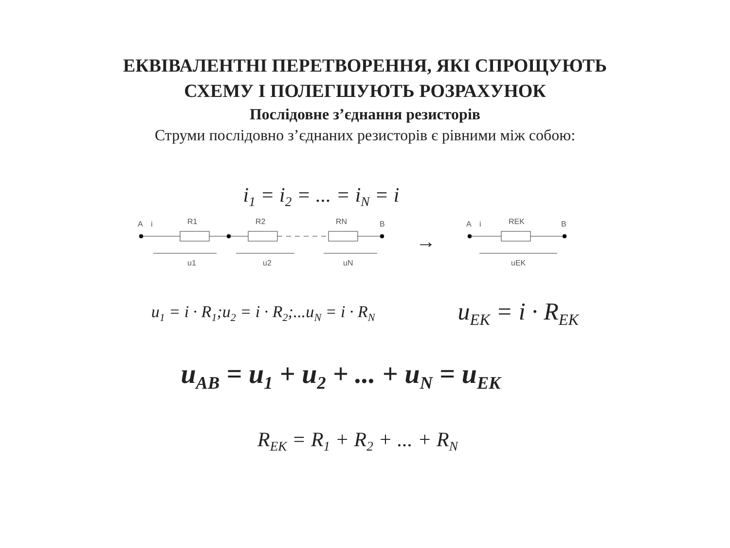ЕКВІВАЛЕНТНІ ПЕРЕТВОРЕННЯ, ЯКІ СПРОЩУЮТЬ
СХЕМУ І ПОЛЕГШУЮТЬ РОЗРАХУНОК
Послідовне з’єднання резисторів
Струми послідовно з’єднаних резисторів є рівними між собою:
i<sub>1</sub> = i<sub>2</sub> = ... = i<sub>N</sub> = i
A
i
R1
R2
RN
B
u1
u2
uN
→
A
i
REK
B
uEK
u<sub>1</sub> = i · R<sub>1</sub>;u<sub>2</sub> = i · R<sub>2</sub>;...u<sub>N</sub> = i · R<sub>N</sub> u<sub>EK</sub> = i · R<sub>EK</sub>
u<sub>AB</sub> = u<sub>1</sub> + u<sub>2</sub> + ... + u<sub>N</sub> = u<sub>EK</sub>
R<sub>EK</sub> = R<sub>1</sub> + R<sub>2</sub> + ... + R<sub>N</sub>